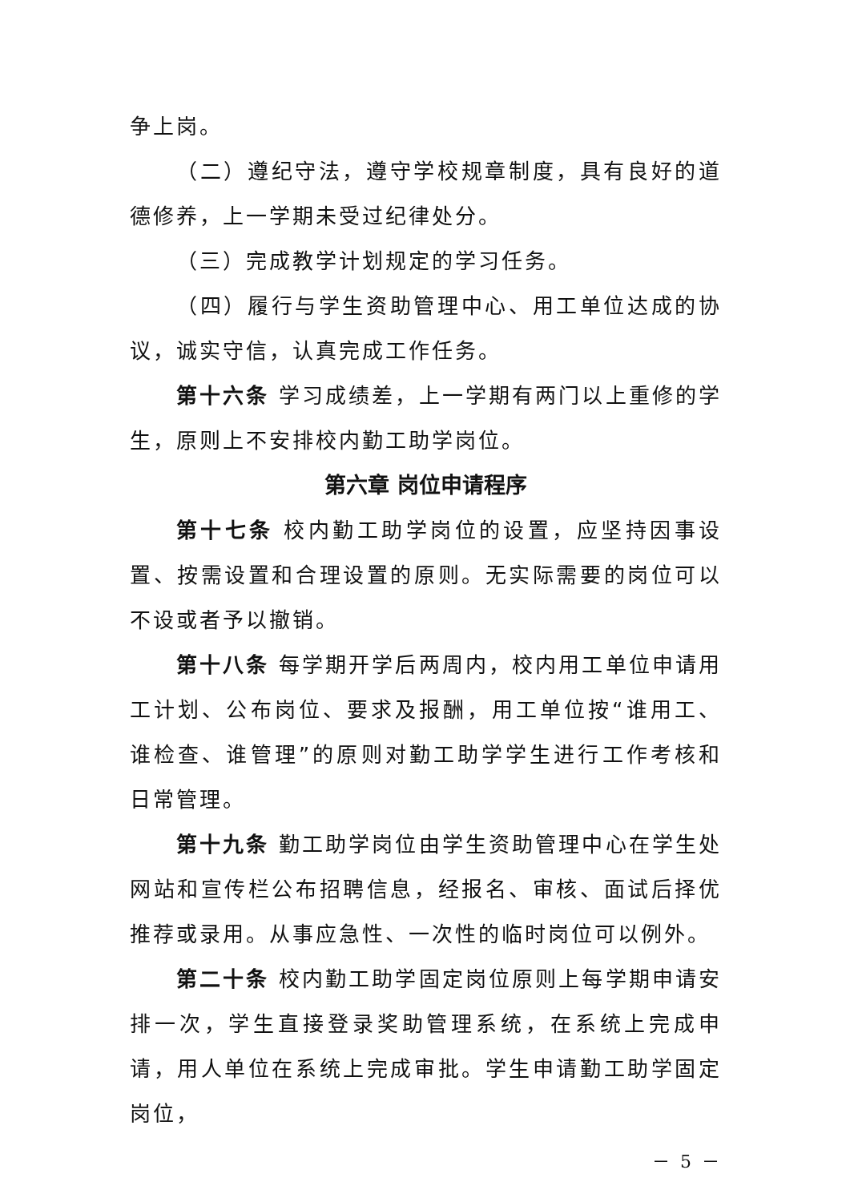争上岗。
（二）遵纪守法，遵守学校规章制度，具有良好的道德修养，上一学期未受过纪律处分。
（三）完成教学计划规定的学习任务。
（四）履行与学生资助管理中心、用工单位达成的协议，诚实守信，认真完成工作任务。
第十六条 学习成绩差，上一学期有两门以上重修的学生，原则上不安排校内勤工助学岗位。
第六章 岗位申请程序
第十七条 校内勤工助学岗位的设置，应坚持因事设置、按需设置和合理设置的原则。无实际需要的岗位可以不设或者予以撤销。
第十八条 每学期开学后两周内，校内用工单位申请用工计划、公布岗位、要求及报酬，用工单位按“谁用工、谁检查、谁管理”的原则对勤工助学学生进行工作考核和日常管理。
第十九条 勤工助学岗位由学生资助管理中心在学生处网站和宣传栏公布招聘信息，经报名、审核、面试后择优推荐或录用。从事应急性、一次性的临时岗位可以例外。
第二十条 校内勤工助学固定岗位原则上每学期申请安排一次，学生直接登录奖助管理系统，在系统上完成申请，用人单位在系统上完成审批。学生申请勤工助学固定岗位，
－ 5 －